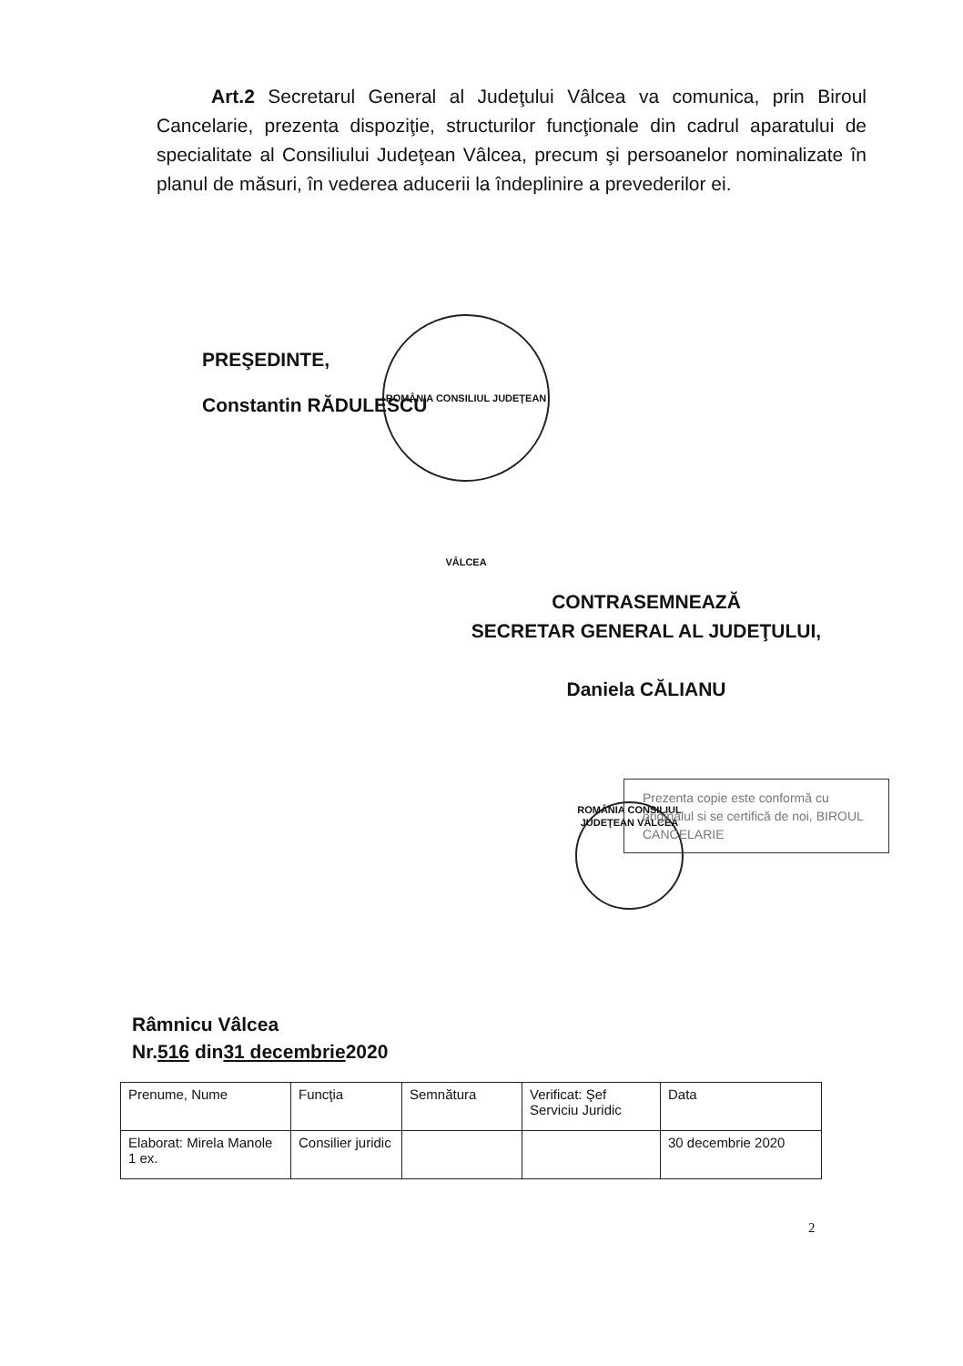Art.2 Secretarul General al Judeţului Vâlcea va comunica, prin Biroul Cancelarie, prezenta dispoziţie, structurilor funcţionale din cadrul aparatului de specialitate al Consiliului Judeţean Vâlcea, precum şi persoanelor nominalizate în planul de măsuri, în vederea aducerii la îndeplinire a prevederilor ei.
ROMÂNIA CONSILIUL JUDEŢEAN VÂLCEA
PREŞEDINTE,
Constantin RĂDULESCU
CONTRASEMNEAZĂ
SECRETAR GENERAL AL JUDEŢULUI,
Daniela CĂLIANU
ROMÂNIA CONSILIUL JUDEŢEAN VÂLCEA
Prezenta copie este conformă cu originalul si se certifică de noi, BIROUL CANCELARIE
Râmnicu Vâlcea
Nr.516 din31 decembrie2020
| Prenume, Nume | Funcţia | Semnătura | Verificat: Şef Serviciu Juridic | Data |
| Elaborat: Mirela Manole 1 ex. | Consilier juridic | | | 30 decembrie 2020 |
2